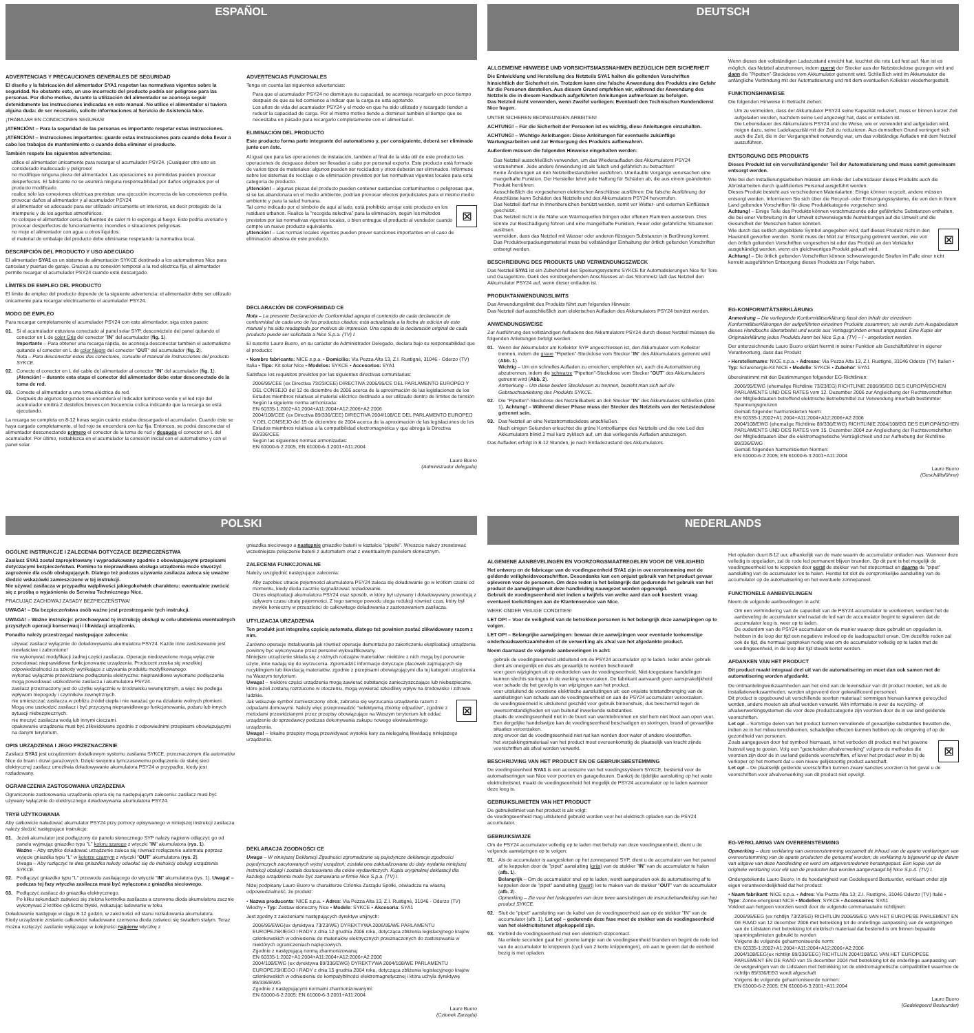ESPAÑOL
ADVERTENCIAS Y PRECAUCIONES GENERALES DE SEGURIDAD
El diseño y la fabricación del alimentador SYA1 respetan las normativas vigentes sobre la seguridad. No obstante esto, un uso incorrecto del producto podría ser peligroso para las personas. Por dicho motivo, durante la utilización del alimentador se aconseja seguir detenidamente las instrucciones indicadas en este manual. No utilice el alimentador si tuviera alguna duda: de ser necesario, solicite informaciones al Servicio de Asistencia Nice.
¡TRABAJAR EN CONDICIONES SEGURAS!
¡ATENCIÓN! – Para la seguridad de las personas es importante respetar estas instrucciones.
¡ATENCIÓN! – Instrucciones importantes: guarde estas instrucciones para cuando deba llevar a cabo los trabajos de mantenimiento o cuando deba eliminar el producto.
También respete las siguientes advertencias:
utilice el alimentador únicamente para recargar el acumulador PSY24. ¡Cualquier otro uso es considerado inadecuado y peligroso!
no modifique ninguna pieza del alimentador. Las operaciones no permitidas pueden provocar desperfectos. El fabricante no se asumirá ninguna responsabilidad por daños originados por el producto modificado.
realice sólo las conexiones eléctricas previstas: una ejecución incorrecta de las conexiones podría provocar daños al alimentador y al acumulador PSY24.
el alimentador es adecuado para ser utilizado únicamente en interiores, es decir protegido de la intemperie y de los agentes atmosféricos.
no coloque el alimentador cerca de fuentes de calor ni lo exponga al fuego. Esto podría averiarlo y provocar desperfectos de funcionamiento, incendios o situaciones peligrosas.
no moje el alimentador con agua u otros líquidos.
el material de embalaje del producto debe eliminarse respetando la normativa local.
DESCRIPCIÓN DEL PRODUCTO Y USO ADECUADO
El alimentador SYA1 es un sistema de alimentación SYKCE destinado a los automatismos Nice para cancelas y puertas de garaje. Gracias a su conexión temporal a la red eléctrica fija, el alimentador permite recargar el acumulador PSY24 cuando esté descargado.
LÍMITES DE EMPLEO DEL PRODUCTO
El límite de empleo del producto depende de la siguiente advertencia: el alimentador debe ser utilizado únicamente para recargar eléctricamente el acumulador PSY24.
MODO DE EMPLEO
Para recargar completamente el acumulador PSY24 con este alimentador, siga estos pasos:
01. Si el acumulador estuviera conectado al panel solar SYP, desconéctelo del panel quitando el conector en L de color Gris del conector "IN" del acumulador (fig. 1).
Importante – Para obtener una recarga rápida, se aconseja desconectar también el automatismo quitando el conector en L de color Negro del conector "OUT" del acumulador (fig. 2).
Nota – Para desconectar estos dos conectores, consulte el manual de instrucciones del producto SYKCE.
02. Conecte el conector en L del cable del alimentador al conector "IN" del acumulador (fig. 1). ¡Atención! – durante esta etapa el conector del alimentador debe estar desconectado de la toma de red.
03. Conecte el alimentador a una toma eléctrica de red.
Después de algunos segundos se encenderá el indicador luminoso verde y el led rojo del acumulador emitirá 2 destellos breves con frecuencia cíclica indicando que la recarga se está ejecutando.
La recarga se completa en 8-12 horas según cuánto estaba descargado el acumulador. Cuando éste se haya cargado completamente, el led rojo se encenderá con luz fija. Entonces, se podrá desconectar el alimentador desconectando primero el conector de la toma de red y después el conector en L del acumulador. Por último, restablezca en el acumulador la conexión inicial con el automatismo y con el panel solar.
ADVERTENCIAS FUNCIONALES
Tenga en cuenta las siguientes advertencias:
Para que el acumulador PSY24 no disminuya su capacidad, se aconseja recargarlo en poco tiempo después de que su led comience a indicar que la carga se está agotando.
Los años de vida del acumulador PSY24 y el modo en que ha sido utilizado y recargado tienden a reducir la capacidad de carga. Por el mismo motivo tiende a disminuir también el tiempo que se necesitaba en pasado para recargarlo completamente con el alimentador.
ELIMINACIÓN DEL PRODUCTO
Este producto forma parte integrante del automatismo y, por consiguiente, deberá ser eliminado junto con éste.
Al igual que para las operaciones de instalación, también al final de la vida útil de este producto las operaciones de desguace deben ser llevadas a cabo por personal experto. Este producto está formado de varios tipos de materiales: algunos pueden ser reciclados y otros deberán ser eliminados. Infórmese sobre los sistemas de reciclaje o de eliminación previstos por las normativas vigentes locales para esta categoría de producto.
¡Atención! – algunas piezas del producto pueden contener sustancias contaminantes o peligrosas que, si se las abandonara en el medio ambiente, podrían provocar efectos perjudiciales para el mismo medio ambiente y para la salud humana.
⊠ Tal como indicado por el símbolo de aquí al lado, está prohibido arrojar este producto en los residuos urbanos. Realice la "recogida selectiva" para la eliminación, según los métodos previstos por las normativas vigentes locales, o bien entregue el producto al vendedor cuando compre un nuevo producto equivalente.
¡Atención! – Las normas locales vigentes pueden prever sanciones importantes en el caso de eliminación abusiva de este producto.
DECLARACIÓN DE CONFORMIDAD CE
Nota – La presente Declaración de Conformidad agrupa el contenido de cada declaración de conformidad de cada uno de los productos citados; está actualizada a la fecha de edición de este manual y ha sido readaptada por motivos de impresión. Una copia de la declaración original de cada producto puede ser solicitada a Nice S.p.a. (TV) I.
El suscrito Lauro Buoro, en su carácter de Administrador Delegado, declara bajo su responsabilidad que el producto:
• Nombre fabricante: NICE s.p.a. • Domicilio: Via Pezza Alta 13, Z.I. Rustignè, 31046 - Oderzo (TV) Italia • Tipo: Kit solar Nice • Modelos: SYKCE • Accesorios: SYA1
Satisface los requisitos previstos por las siguientes directivas comunitarias:
2006/95/CEE (ex Directiva 73/23/CEE) DIRECTIVA 2006/95/CE DEL PARLAMENTO EUROPEO Y DEL CONSEJO del 12 de diciembre de 2006 acerca de la aproximación de las legislaciones de los Estados miembros relativas al material eléctrico destinado a ser utilizado dentro de límites de tensión
Según la siguiente norma armonizada:
EN 60335-1:2002+A1:2004+A11:2004+A12:2006+A2:2006
2004/108/CEE (ex Directiva 89/336/CEE) DIRECTIVA 2004/108/CE DEL PARLAMENTO EUROPEO Y DEL CONSEJO del 15 de diciembre de 2004 acerca de la aproximación de las legislaciones de los Estados miembros relativas a la compatibilidad electromagnética y que abroga la Directiva 89/336/CEE
Según las siguientes normas armonizadas:
EN 61000-6-2:2005, EN 61000-6-3:2001+A11:2004
Lauro Buoro
(Administrador delegado)
DEUTSCH
ALLGEMEINE HINWEISE UND VORSICHTSMASSNAHMEN BEZÜGLICH DER SICHERHEIT
Die Entwicklung und Herstellung des Netzteils SYA1 halten die geltenden Vorschriften hinsichtlich der Sicherheit ein. Trotzdem kann eine falsche Anwendung des Produkts eine Gefahr für die Personen darstellen. Aus diesem Grund empfehlen wir, während der Anwendung des Netzteils die in diesem Handbuch aufgeführten Anleitungen aufmerksam zu befolgen.
Das Netzteil nicht verwenden, wenn Zweifel vorliegen: Eventuell den Technischen Kundendienst Nice fragen.
UNTER SICHEREN BEDINGUNGEN ARBEITEN!
ACHTUNG! – Für die Sicherheit der Personen ist es wichtig, diese Anleitungen einzuhalten.
ACHTUNG! – Wichtige Anleitungen: Diese Anleitungen für eventuelle zukünftige Wartungsarbeiten und zur Entsorgung des Produkts aufbewahren.
Außerdem müssen die folgenden Hinweise eingehalten werden:
Das Netzteil ausschließlich verwenden, um das Wiederaufladen des Akkumulators PSY24 vorzunehmen. Jede andere Anwendung ist als falsch und gefährlich zu betrachten!
Keine Änderungen an den Netzteilbestandteilen ausführen. Unerlaubte Vorgänge verursachen eine mangelhafte Funktion. Der Hersteller lehnt jede Haftung für Schäden ab, die aus einem geänderten Produkt herrühren.
Ausschließlich die vorgesehenen elektrischen Anschlüsse ausführen: Die falsche Ausführung der Anschlüsse kann Schäden des Netzteils und des Akkumulators PSY24 hervorrufen.
Das Netzteil darf nur in Innenbereichen benützt werden, somit vor Wetter- und externen Einflüssen geschützt.
Das Netzteil nicht in die Nähe von Wärmequellen bringen oder offenen Flammen aussetzen. Dies könnte zur Beschädigung führen und eine mangelhafte Funktion, Feuer oder gefährliche Situationen auslösen.
vermeiden, dass das Netzteil mit Wasser oder anderen flüssigen Substanzen in Berührung kommt.
Das Produktverpackungsmaterial muss bei vollständiger Einhaltung der örtlich geltenden Vorschriften entsorgt werden.
BESCHREIBUNG DES PRODUKTS UND VERWENDUNGSZWECK
Das Netzteil SYA1 ist ein Zubehörteil des Speisungssystems SYKCE für Automatisierungen Nice für Tore und Garagentore. Dank des vorübergehenden Anschlusses an das Stromnetz lädt das Netzteil den Akkumulator PSY24 auf, wenn dieser entladen ist.
PRODUKTANWENDUNGSLIMITS
Das Anwendungslimit des Produkts führt zum folgenden Hinweis:
Das Netzteil darf ausschließlich zum elektrischen Aufladen des Akkumulators PSY24 benützt werden.
ANWENDUNGSWEISE
Zur Ausführung des vollständigen Aufladens des Akkumulators PSY24 durch dieses Netzteil müssen die folgenden Anleitungen befolgt werden:
01. Wenn der Akkumulator am Kollektor SYP angeschlossen ist, den Akkumulator vom Kollektor trennen, indem die graue "Pipetten"-Steckdose vom Stecker "IN" des Akkumulators getrennt wird (Abb. 1).
Wichtig – Um ein schnelles Aufladen zu erreichen, empfehlen wir, auch die Automatisierung abzutrennen, indem die schwarze "Pipetten"-Steckdose vom Stecker "OUT" des Akkumulators getrennt wird (Abb. 2).
Anmerkung – Um diese beiden Steckdosen zu trennen, bezieht man sich auf die Gebrauchsanleitung des Produkts SYKCE.
02. Die "Pipetten"-Steckdose des Netzteilkabels an den Stecker "IN" des Akkumulators schließen (Abb. 1). Achtung! – Während dieser Phase muss der Stecker des Netzteils von der Netzsteckdose getrennt sein.
03. Das Netzteil an eine Netzstromsteckdose anschließen.
Nach einigen Sekunden erleuchtet die grüne Kontrolllampe des Netzteils und die rote Led des Akkumulators blinkt 2 mal kurz zyklisch auf, um das vorliegende Aufladen anzuzeigen.
Das Aufladen erfolgt in 8-12 Stunden, je nach Entladezustand des Akkumulators.
Wenn dieses den vollständigen Ladezustand erreicht hat, leuchtet die rote Led fest auf. Nun ist es möglich, das Netzteil abzutrennen, indem zuerst der Stecker aus der Netzsteckdose gezogen wird und dann die "Pipetten"-Steckdose vom Akkumulator getrennt wird. Schließlich wird im Akkumulator die anfängliche Verbindung mit der Automatisierung und mit dem eventuellen Kollektor wiederhergestellt.
FUNKTIONSHINWEISE
Die folgenden Hinweise in Betracht ziehen:
Um zu vermeiden, dass der Akkumulator PSY24 seine Kapazität reduziert, muss er binnen kurzer Zeit aufgeladen werden, nachdem seine Led angezeigt hat, dass er entladen ist.
Die Lebensdauer des Akkumulators PSY24 und die Weise, wie er verwendet und aufgeladen wird, neigen dazu, seine Ladekapazität mit der Zeit zu reduzieren. Aus demselben Grund verringert sich auch die Zeit, die in der Vergangenheit notwendig war, um das vollständige Aufladen mit dem Netzteil auszuführen.
ENTSORGUNG DES PRODUKTS
Dieses Produkt ist ein vervollständigender Teil der Automatisierung und muss somit gemeinsam entsorgt werden.
Wie bei den Installierungsarbeiten müssen am Ende der Lebensdauer dieses Produkts auch die Abrüstarbeiten durch qualifiziertes Personal ausgeführt werden.
Dieses Produkt besteht aus verschiedenen Materialarten: Einige können recycelt, andere müssen entsorgt werden. Informieren Sie sich über die Recycel- oder Entsorgungssysteme, die von den in Ihrem Land geltenden Vorschriften für diese Produktkategorie vorgesehen sind.
Achtung! – Einige Teile des Produkts können verschmutzende oder gefährliche Substanzen enthalten, die bei einer Verbreitung in der Umwelt schwerwiegende Auswirkungen auf die Umwelt und die Gesundheit der Menschen haben könnten.
⊠ Wie durch das seitlich abgebildete Symbol angegeben wird, darf dieses Produkt nicht in den Hausmüll geworfen werden. Somit muss der Müll zur Entsorgung getrennt werden, wie von den örtlich geltenden Vorschriften vorgesehen ist oder das Produkt an den Verkäufer ausgehändigt werden, wenn ein gleichwertiges Produkt gekauft wird.
Achtung! – Die örtlich geltenden Vorschriften können schwerwiegende Strafen im Falle einer nicht korrekt ausgeführten Entsorgung dieses Produkts zur Folge haben.
EG-KONFORMITÄTSERKLÄRUNG
Anmerkung – Die vorliegende Konformitätserklärung fasst den Inhalt der einzelnen Konformitätserklärungen der aufgeführten einzelnen Produkte zusammen; sie wurde zum Ausgabedatum dieses Handbuchs überarbeitet und wurde aus Verlagsgründen erneut angepasst. Eine Kopie der Originalerklärung jedes Produkts kann bei Nice S.p.a. (TV) – I - angefordert werden.
Der unterzeichnende Lauro Buoro erklärt hiermit in seiner Funktion als Geschäftsführer in eigener Verantwortung, dass das Produkt
• Herstellername: NICE s.p.a. • Adresse: Via Pezza Alta 13, Z.I. Rustignè, 31046 Oderzo (TV) Italien • Typ: Solarenergie-Kit NICE • Modelle: SYKCE • Zubehör: SYA1
übereinstimmt mit den Bestimmungen folgender EG-Richtlinien:
2006/95/EWG (ehemalige Richtlinie 73/23/EG) RICHTLINIE 2006/95/EG DES EUROPÄISCHEN PARLAMENTS UND DES RATES vom 12. Dezember 2006 zur Angleichung der Rechtsvorschriften der Mitgliedstaaten betreffend elektrische Betriebsmittel zur Verwendung innerhalb bestimmter Spannungsgrenzen
Gemäß folgender harmonisierten Norm:
EN 60335-1:2002+A1:2004+A11:2004+A12:2006+A2:2006
2004/108/EWG (ehemalige Richtlinie 89/336/EWG) RICHTLINIE 2004/108/EG DES EUROPÄISCHEN PARLAMENTS UND DES RATES vom 15. Dezember 2004 zur Angleichung der Rechtsvorschriften der Mitgliedstaaten über die elektromagnetische Verträglichkeit und zur Aufhebung der Richtlinie 89/336/EWG
Gemäß folgenden harmonisierten Normen:
EN 61000-6-2:2005; EN 61000-6-3:2001+A11:2004
Lauro Buoro
(Geschäftsführer)
POLSKI
OGÓLNE INSTRUKCJE I ZALECENIA DOTYCZĄCE BEZPIECZEŃSTWA
Zasilacz SYA1 został zaprojektowany i wyprodukowany zgodnie z obowiązującymi przepisami dotyczącymi bezpieczeństwa. Pomimo to nieprawidłowa obsługa urządzenia może stworzyć zagrożenie dla osób obsługujących. Dlatego też podczas używania zasilacza zaleca się uważne śledzić wskazówki zamieszczone w tej instrukcji.
Nie używać zasilacza w przypadku wątpliwości jakiegokolwiek charakteru: ewentualnie zwrócić się z prośbą o wyjaśnienia do Serwisu Technicznego Nice.
PRACUJĄC ZACHOWAJ ZASADY BEZPIECZEŃSTWA!
UWAGA! – Dla bezpieczeństwa osób ważne jest przestrzeganie tych instrukcji.
UWAGA! – Ważne instrukcje: przechowywać tę instrukcję obsługi w celu ułatwienia ewentualnych przyszłych operacji konserwacji i likwidacji urządzenia.
Ponadto należy przestrzegać następujące zalecenia:
używać zasilacz wyłącznie do doładowywania akumulatora PSY24. Każde inne zastosowanie jest niewłaściwe i zabronione!
nie wykonywać modyfikacji żadnej części zasilacza. Operacje niedozwolone mogą wyłącznie powodować nieprawidłowe funkcjonowanie urządzenia. Producent zrzeka się wszelkiej odpowiedzialności za szkody wynikające z używania produktu modyfikowanego.
wykonać wyłącznie przewidziane podłączenia elektryczne: nieprawidłowo wykonane podłączenia mogą powodować uszkodzenie zasilacza i akumulatora PSY24.
zasilacz przeznaczony jest do użytku wyłącznie w środowisku wewnętrznym, a więc nie podlega wpływom niepogody i czynników zewnętrznych.
nie umieszczać zasilacza w pobliżu źródeł ciepła i nie narażać go na działanie wolnych płomieni. Mogą one uszkodzić zasilacz i być przyczyną nieprawidłowego funkcjonowania, pożaru lub innych sytuacji niebezpiecznych.
nie moczyć zasilacza wodą lub innymi cieczami.
opakowanie urządzenia musi być zlikwidowane zgodnie z odpowiednimi przepisami obowiązującymi na danym terytorium.
OPIS URZĄDZENIA I JEGO PRZEZNACZENIE
Zasilacz SYA1 jest urządzeniem dodatkowym systemu zasilania SYKCE, przeznaczonym dla automatów Nice do bram i drzwi garażowych. Dzięki swojemu tymczasowemu podłączeniu do stałej sieci elektrycznej zasilacz umożliwia doładowywanie akumulatora PSY24 w przypadku, kiedy jest rozładowany.
OGRANICZENIA ZASTOSOWANIA URZĄDZENIA
Ograniczenie zastosowania urządzenia opiera się na następującym zaleceniu: zasilacz musi być używany wyłącznie do elektrycznego doładowywania akumulatora PSY24.
TRYB UŻYTKOWANIA
Aby całkowicie naładować akumulator PSY24 przy pomocy opisywanego w niniejszej instrukcji zasilacza należy śledzić następujące instrukcje:
01. Jeżeli akumulator jest podłączony do panelu słonecznego SYP należy najpierw odłączyć go od panelu wyjmując gniazdko typu "L" koloru szarego z wtyczki "IN" akumulatora (rys. 1).
Ważne – Aby szybko doładować urządzenie zaleca się również rozłączenie automatu poprzez wyjęcie gniazdka typu "L" w kolorze czarnym z wtyczki "OUT" akumulatora (rys. 2).
Uwaga – Aby rozłączyć te dwa gniazdka należy odwołać się do instrukcji obsługi urządzenia SYKCE.
02. Podłączyć gniazdko typu "L" przewodu zasilającego do wtyczki "IN" akumulatora (rys. 1). Uwaga! – podczas tej fazy wtyczka zasilacza musi być wyłączona z gniazdka sieciowego.
03. Podłączyć zasilacz do gniazdka elektrycznego.
Po kilku sekundach zaświeci się zielona kontrolka zasilacza a czerwona dioda akumulatora zacznie wykonywać 2 krótkie cykliczne błyski, wskazując ładowanie w toku.
Doładowanie następuje w ciągu 8-12 godzin, w zależności od stanu rozładowania akumulatora.
Kiedy urządzenie zostanie całkowicie naładowane czerwona dioda zaświeci się światłem stałym. Teraz można rozłączyć zasilanie wyłączając w kolejności najpierw wtyczkę z
gniazdka sieciowego a następnie gniazdko baterii w kształcie "pipetki". Wreszcie należy zresetować wcześniejsze połączenie baterii z automatem oraz z ewentualnym panelem słonecznym.
ZALECENIA FUNKCJONALNE
Należy uwzględnić następujące zalecenia:
Aby zapobiec utracie pojemności akumulatora PSY24 zaleca się doładowanie go w krótkim czasie od momentu, kiedy dioda zacznie sygnalizować rozładowanie.
Okres eksploatacji akumulatora PSY24 oraz sposób, w który był używany i doładowywany powodują z upływem czasu utratę pojemności. Z tego samego powodu ulega redukcji również czas, który był zwykle konieczny w przeszłości do całkowitego doładowania z zastosowaniem zasilacza.
UTYLIZACJA URZĄDZENIA
Ten produkt jest integralną częścią automatu, dlatego też powinien zostać zlikwidowany razem z nim.
Zarówno operacje instalowania jak również operacje demontażu po zakończeniu eksploatacji urządzenia powinny być wykonywane przez personel wykwalifikowany.
Niniejsze urządzenie składa się z różnych rodzajów materiałów: niektóre z nich mogą być ponownie użyte, inne nadają się do wyrzucenia. Zgromadzić informacje dotyczące placówek zajmujących się recyklingiem lub likwidacją materiałów, zgodnie z przepisami obowiązującymi dla tej kategorii urządzenia na Waszym terytorium.
Uwaga! – niektóre części urządzenia mogą zawierać substancje zanieczyszczające lub niebezpieczne, które jeżeli zostaną rozrzucone w otoczeniu, mogą wywierać szkodliwy wpływ na środowisko i zdrowie ludzkie.
⊠ Jak wskazuje symbol zamieszczony obok, zabrania się wyrzucania urządzenia razem z odpadami domowymi. Należy więc przeprowadzić "selektywną zbiórkę odpadów", zgodnie z metodami przewidzianymi przez przepisy obowiązujące na Waszym terytorium lub oddać urządzenie do sprzedawcy podczas dokonywania zakupu nowego ekwiwalentnego urządzenia.
Uwaga! – lokalne przepisy mogą przewidywać wysokie kary za nielegalną likwidację niniejszego urządzenia.
DEKLARACJA ZGODNOŚCI CE
Uwaga – W niniejszej Deklaracji Zgodności zgromadzone są pojedyncze deklaracje zgodności pojedynczych zacytowanych wyżej urządzeń; została ona zaktualizowana do daty wydania niniejszej instrukcji obsługi i została dostosowana dla celów wydawniczych. Kopia oryginalnej deklaracji dla każdego urządzenia może być zamawiana w firmie Nice S.p.a. (TV) I.
Niżej podpisany Lauro Buoro w charakterze Członka Zarządu Spółki, oświadcza na własną odpowiedzialność, że produkt:
• Nazwa producenta: NICE s.p.a. • Adres: Via Pezza Alta 13, Z.I. Rustignè, 31046 - Oderzo (TV) Włochy • Typ: Zestaw słoneczny Nice • Modele: SYKCE • Akcesoria: SYA1
Jest zgodny z założeniami następujących dyrektyw unijnych:
2006/95/EWG(ex dyrektywa 73/23/WE) DYREKTYWA 2006/95/WE PARLAMENTU EUROPEJSKIEGO I RADY z dnia 12 grudnia 2006 roku, dotycząca zbliżenia legislacyjnego krajów członkowskich w odniesieniu do materiałów elektrycznych przeznaczonych do zastosowania w niektórych ograniczeniach napięciowych.
Zgodnie z następującą normą zharmonizowaną:
EN 60335-1:2002+A1:2004+A11:2004+A12:2006+A2:2006
2004/108/EWG (ex dyrektywa 89/336/EWG) DYREKTYWA 2004/108/WE PARLAMENTU EUROPEJSKIEGO I RADY z dnia 15 grudnia 2004 roku, dotycząca zbliżenia legislacyjnego krajów członkowskich w odniesieniu do kompatybilności elektromagnetycznej i która uchyla dyrektywę 89/336/EWG
Zgodnie z następującymi normami zharmonizowanymi:
EN 61000-6-2:2005; EN 61000-6-3:2001+A11:2004
Lauro Buoro
(Członek Zarządu)
NEDERLANDS
ALGEMENE AANBEVELINGEN EN VOORZORGSMAATREGELEN VOOR DE VEILIGHEID
Het ontwerp en de fabricage van de voedingseenheid SYA1 zijn in overeenstemming met de geldende veiligheidsvoorschriften. Desondanks kan een onjuist gebruik van het product gevaar opleveren voor de personen. Om deze reden is het belangrijk dat gedurende het gebruik van het product de aanwijzingen uit deze handleiding nauwgezet worden opgevolgd.
Gebruik de voedingseenheid niet indien u twijfels van welke aard dan ook koestert: vraag eventueel toelichtingen aan de Klantenservice van Nice.
WERK ONDER VEILIGE CONDITIES!
LET OP! – Voor de veiligheid van de betrokken personen is het belangrijk deze aanwijzingen op te volgen.
LET OP! – Belangrijke aanwijzingen: bewaar deze aanwijzingen voor eventuele toekomstige onderhoudswerkzaamheden of de verwerking als afval van het afgedankte product.
Neem daarnaast de volgende aanbevelingen in acht:
gebruik de voedingseenheid uitsluitend om de PSY24 accumulator op te laden. Ieder ander gebruik dient als oneigenlijk en dus als gevaarlijk te worden beschouwd!
voer geen wijzigingen uit op onderdelen van de voedingseenheid. Niet-toegestane handelingen kunnen slechts storingen in de werking veroorzaken. De fabrikant aanvaardt geen aansprakelijkheid voor schade die het gevolg is van wijzigingen aan het product.
voer uitsluitend de voorziene elektrische aansluitingen uit: een onjuiste totstandbrenging van de aansluitingen kan schade aan de voedingseenheid en aan de PSY24 accumulator veroorzaken.
de voedingseenheid is uitsluitend geschikt voor gebruik binnenshuis, dus beschermd tegen de weersomstandigheden en van buitenaf inwerkende substanties.
plaats de voedingseenheid niet in de buurt van warmtebronnen en stel hem niet bloot aan open vuur. Een dergelijke handelswijze kan de voedingseenheid beschadigen en storingen, brand of gevaarlijke situaties veroorzaken.
zorg ervoor dat de voedingseenheid niet nat kan worden door water of andere vloeistoffen.
het verpakkingsmateriaal van het product moet overeenkomstig de plaatselijk van kracht zijnde voorschriften als afval worden verwerkt.
BESCHRIJVING VAN HET PRODUCT EN DE GEBRUIKSBESTEMMING
De voedingseenheid SYA1 is een accessoire van het voedingssysteem SYKCE, bestemd voor de automatiseringen van Nice voor poorten en garagedeuren. Dankzij de tijdelijke aansluiting op het vaste elektriciteitsnet, maakt de voedingseenheid het mogelijk de PSY24 accumulator op te laden wanneer deze leeg is.
GEBRUIKSLIMIETEN VAN HET PRODUCT
De gebruikslimiet van het product is als volgt:
de voedingseenheid mag uitsluitend gebruikt worden voor het elektrisch opladen van de PSY24 accumulator.
GEBRUIKSWIJZE
Om de PSY24 accumulator volledig op te laden met behulp van deze voedingseenheid, dient u de volgende aanwijzingen op te volgen:
01. Als de accumulator is aangesloten op het zonnepaneel SYP, dient u de accumulator van het paneel af te koppelen door de "pipet" aansluiting (grijs) van de stekker "IN" van de accumulator te halen (afb. 1).
Belangrijk – Om de accumulator snel op te laden, wordt aangeraden ook de automatisering af te koppelen door de "pipet" aansluiting (zwart) los te maken van de stekker "OUT" van de accumulator (afb. 2).
Opmerking – Zie voor het loskoppelen van deze twee aansluitingen de instructiehandleiding van het product SYKCE.
02. Sluit de "pipet" aansluiting van de kabel van de voedingseenheid aan op de stekker "IN" van de accumulator (afb. 1). Let op! – gedurende deze fase moet de stekker van de voedingseenheid van het elektriciteitsnet afgekoppeld zijn.
03. Verbind de voedingseenheid met een elektrisch stopcontact.
Na enkele seconden gaat het groene lampje van de voedingseenheid branden en begint de rode led van de accumulator te knipperen (cycli van 2 korte knipperingen), om aan te geven dat de eenheid bezig is met opladen.
Het opladen duurt 8-12 uur, afhankelijk van de mate waarin de accumulator ontladen was. Wanneer deze volledig is opgeladen, zal de rode led permanent blijven branden. Op dit punt is het mogelijk de voedingseenheid los te koppelen door eerst de stekker van het stopcontact en daarna de "pipet" aansluiting van de accumulator los te halen. Herstel tot slot de oorspronkelijke aansluiting van de accumulator op de automatisering en het eventuele zonnepaneel.
FUNCTIONELE AANBEVELINGEN
Neem de volgende aanbevelingen in acht:
Om een vermindering van de capaciteit van de PSY24 accumulator te voorkomen, verdient het de aanbeveling de accumulator snel nadat de led van de accumulator begint te signaleren dat de accumulator leeg is, weer op te laden.
De ouderdom van de PSY24 accumulator en de manier waarop deze gebruikt en opgeladen is, hebben in de loop der tijd een negatieve invloed op de laadcapaciteit ervan. Om dezelfde reden zal ook de tijd, die normaal gesproken nodig was om de accumulator volledig op te laden met de voedingseenheid, in de loop der tijd steeds korter worden.
AFDANKEN VAN HET PRODUCT
Dit product maakt integraal deel uit van de automatisering en moet dan ook samen met de automatisering worden afgedankt.
De ontmantelingwerkzaamheden aan het eind van de levensduur van dit product moeten, net als de installatiewerkzaamheden, worden uitgevoerd door gekwalificeerd personeel.
Dit product is opgebouwd uit verschillende soorten materiaal: sommigen hiervan kunnen gerecycled worden, andere moeten als afval worden verwerkt. Win informatie in over de recycling- of afvalverwerkingsystemen die voor deze productcategorie zijn voorzien door de in uw land geldende voorschriften.
Let op! – Sommige delen van het product kunnen vervuilende of gevaarlijke substanties bevatten die, indien ze in het milieu terechtkomen, schadelijke effecten kunnen hebben op de omgeving of op de gezondheid van personen.
⊠ Zoals aangegeven door het symbool hiernaast, is het verboden dit product met het gewone huisvuil weg te gooien. Volg een "gescheiden afvalverwerking" volgens de methodes die voorzien zijn door de in uw land geldende voorschriften, of lever het product weer in bij de verkoper op het moment dat u een nieuw gelijksoortig product aanschaft.
Let op! – De plaatselijk geldende voorschriften kunnen zware sancties voorzien in het geval u de voorschriften voor afvalverwerking van dit product niet opvolgt.
EG-VERKLARING VAN OVEREENSTEMMING
Opmerking – deze verklaring van overeenstemming verzamelt de inhoud van de aparte verklaringen van overeenstemming van de aparte producten die genoemd worden; de verklaring is bijgewerkt op de datum van uitgave van deze handleiding en werd om uitgeversredenen heraangepast. Een kopie van de originele verklaring voor elk van de producten kan worden aangevraagd bij Nice S.p.A. (TV) I.
Ondergetekende Lauro Buoro, in de hoedanigheid van Gedelegeerd Bestuurder, verklaart onder zijn eigen verantwoordelijkheid dat het product:
• Naam fabrikant: NICE s.p.a. • Adres: Via Pezza Alta 13, Z.I. Rustignè, 31046 Oderzo (TV) Italië • Type: Zonne-energieset NICE • Modellen: SYKCE • Accessoires: SYA1
Voldoet aan hetgeen voorzien wordt door de volgende communautaire richtlijnen:
2006/95/EEG (ex richtlijn 73/23/EG) RICHTLIJN 2006/95/EG VAN HET EUROPESE PARLEMENT EN DE RAAD van 12 december 2006 met betrekking tot de onderlinge aanpassing van de wetgevingen van de Lidstaten met betrekking tot elektrisch materiaal dat bestemd is om binnen bepaalde spanningslimieten gebruikt te worden
Volgens de volgende geharmoniseerde norm:
EN 60335-1:2002+A1:2004+A11:2004+A12:2006+A2:2006
2004/108/EEG(ex richtlijn 89/336/EEG) RICHTLIJN 2004/108/EG VAN HET EUROPESE PARLEMENT EN DE RAAD van 15 december 2004 met betrekking tot de onderlinge aanpassing van de wetgevingen van de Lidstaten met betrekking tot de elektromagnetische compatibiliteit waarmee de richtlijn 89/336/EEG wordt afgeschaft
Volgens de volgende geharmoniseerde normen:
EN 61000-6-2:2005; EN 61000-6-3:2001+A11:2004
Lauro Buoro
(Gedelegeerd Bestuurder)